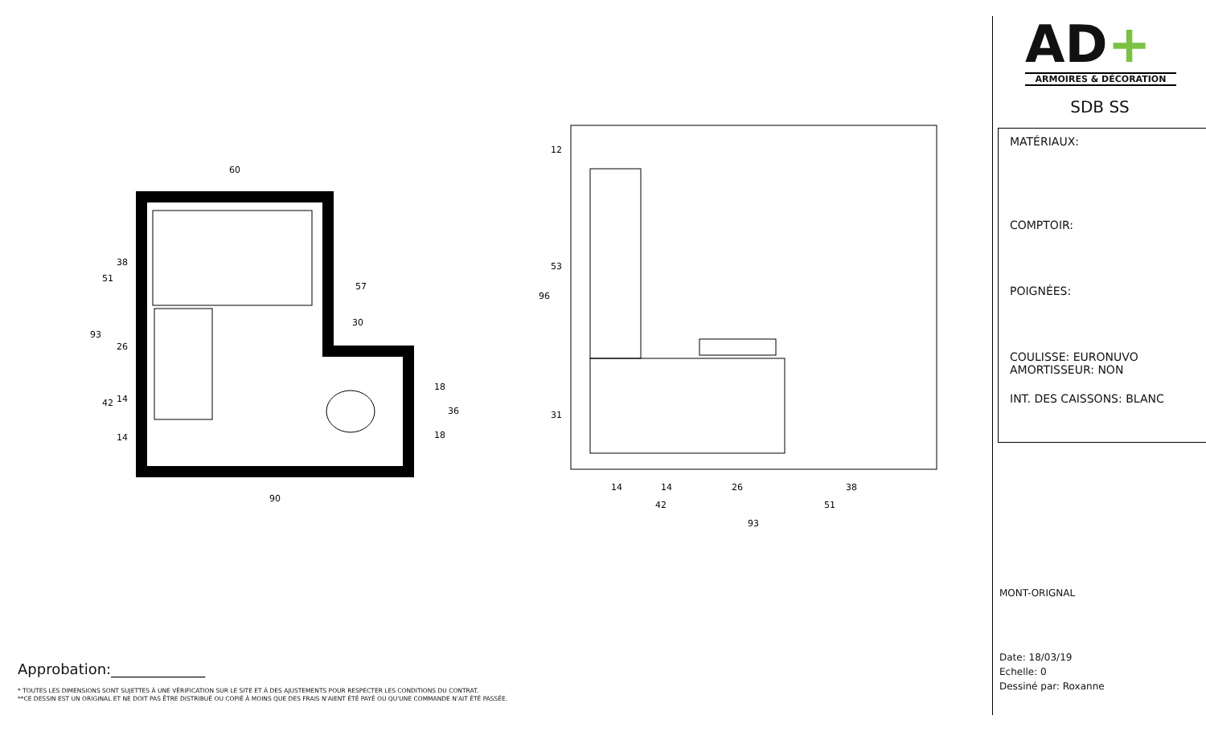60
90
42
51
93
14
14
26
38
96
12
53
31
93
51
42
38
26
14
14
30
57
36
18
18
Approbation:_____________
* TOUTES LES DIMENSIONS SONT SUJETTES À UNE VÉRIFICATION SUR LE SITE ET À DES AJUSTEMENTS POUR RESPECTER LES CONDITIONS DU CONTRAT.
**CE DESSIN EST UN ORIGINAL ET NE DOIT PAS ÊTRE DISTRIBUÉ OU COPIÉ À MOINS QUE DES FRAIS N'AIENT ÉTÉ PAYÉ OU QU'UNE COMMANDE N'AIT ÉTÉ PASSÉE.
AD+
ARMOIRES & DÉCORATION
SDB SS
MATÉRIAUX:
COMPTOIR:
POIGNÉES:
COULISSE: EURONUVO
AMORTISSEUR: NON
INT. DES CAISSONS: BLANC
MONT-ORIGNAL
Date: 18/03/19
Echelle: 0
Dessiné par: Roxanne